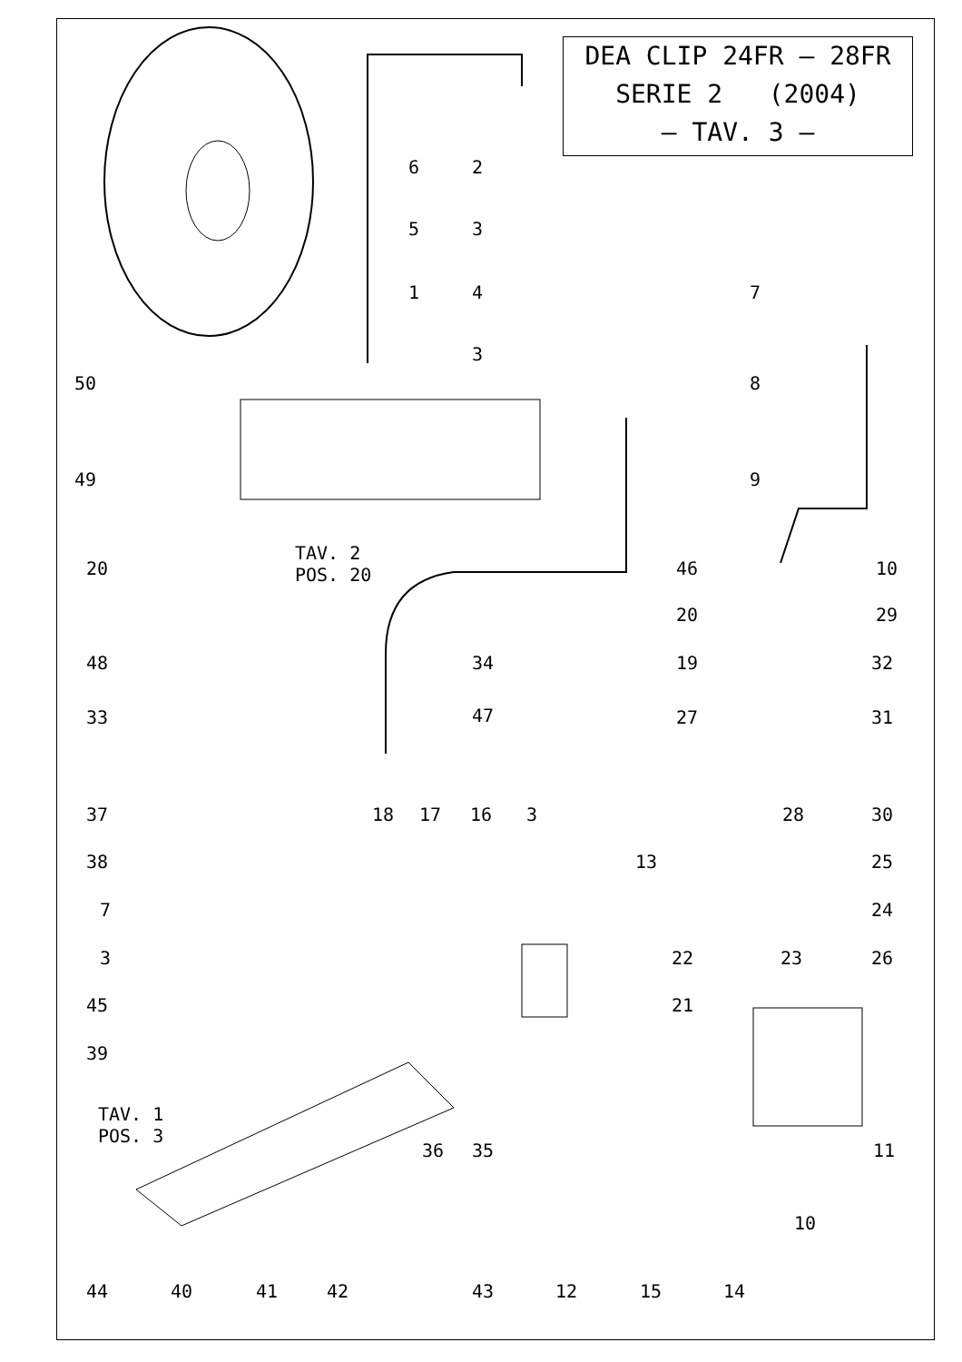DEA CLIP 24FR – 28FR
SERIE 2 (2004)
– TAV. 3 –
6 2
5 3
4
1 7
3
50 8
49 9
TAV. 2
POS. 20
20 46 10
20 29
48 34 19 32
33 47 27 31
37 18 17 16 3 28 30
38 13 25
7 24
3 22 23 26
45 21
39
TAV. 1
POS. 3
36 35 11
10
44 40 41 42 43 12 15 14